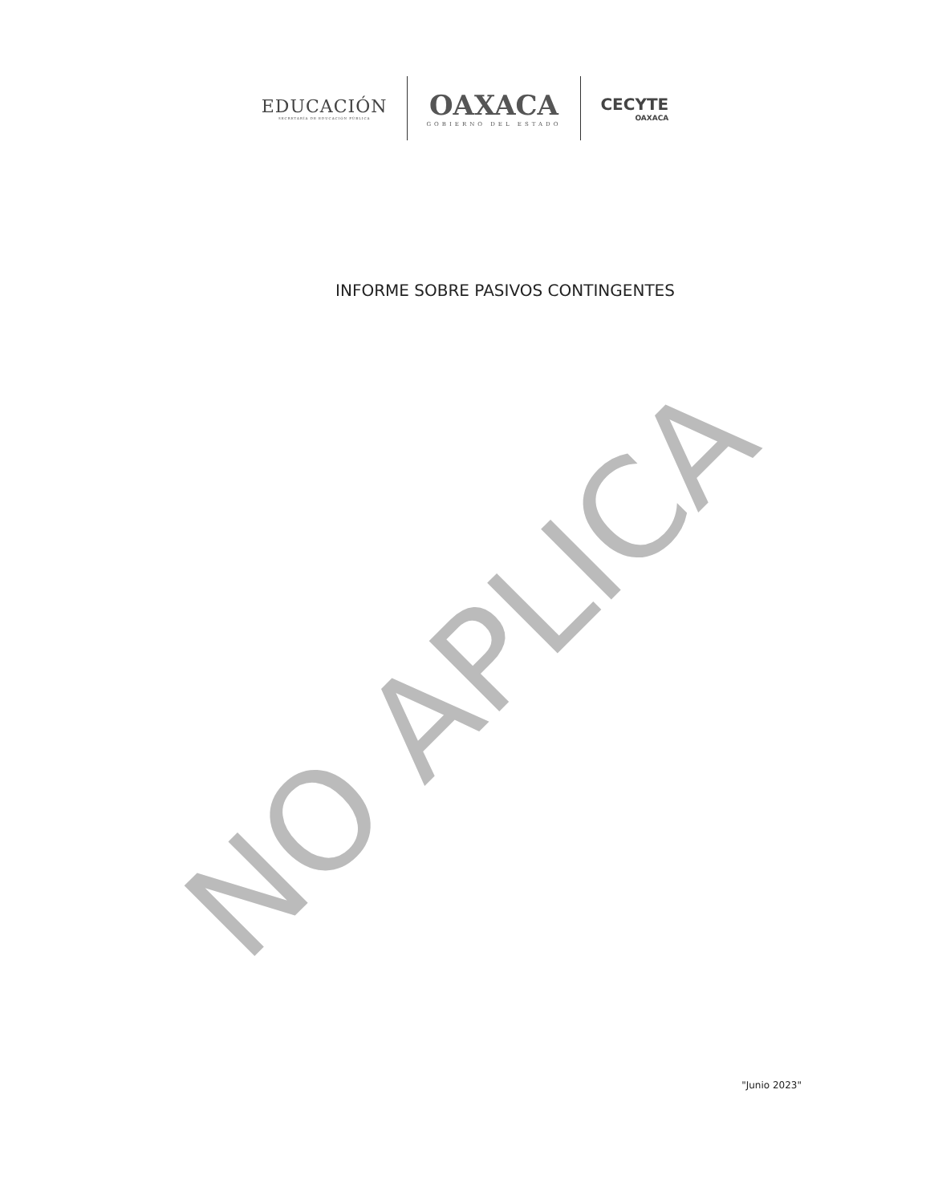EDUCACIÓN
SECRETARÍA DE EDUCACIÓN PÚBLICA
OAXACA
GOBIERNO DEL ESTADO
CECYTE
OAXACA
INFORME SOBRE PASIVOS CONTINGENTES
NO APLICA
"Junio 2023"